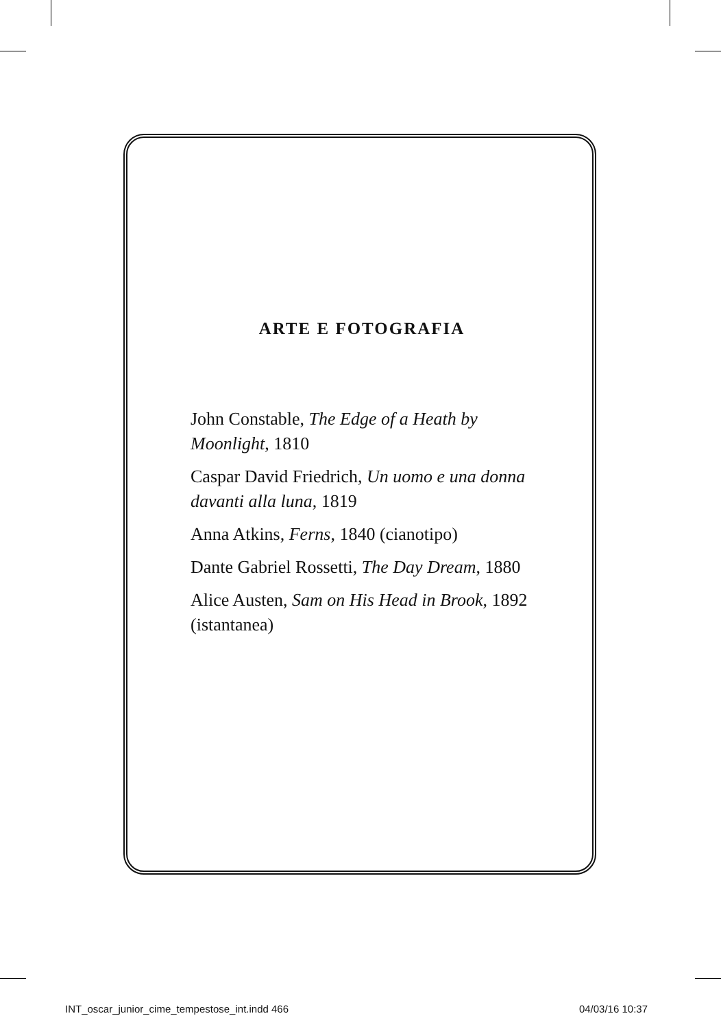ARTE E FOTOGRAFIA
John Constable, The Edge of a Heath by Moonlight, 1810
Caspar David Friedrich, Un uomo e una donna davanti alla luna, 1819
Anna Atkins, Ferns, 1840 (cianotipo)
Dante Gabriel Rossetti, The Day Dream, 1880
Alice Austen, Sam on His Head in Brook, 1892 (istantanea)
INT_oscar_junior_cime_tempestose_int.indd 466 04/03/16 10:37